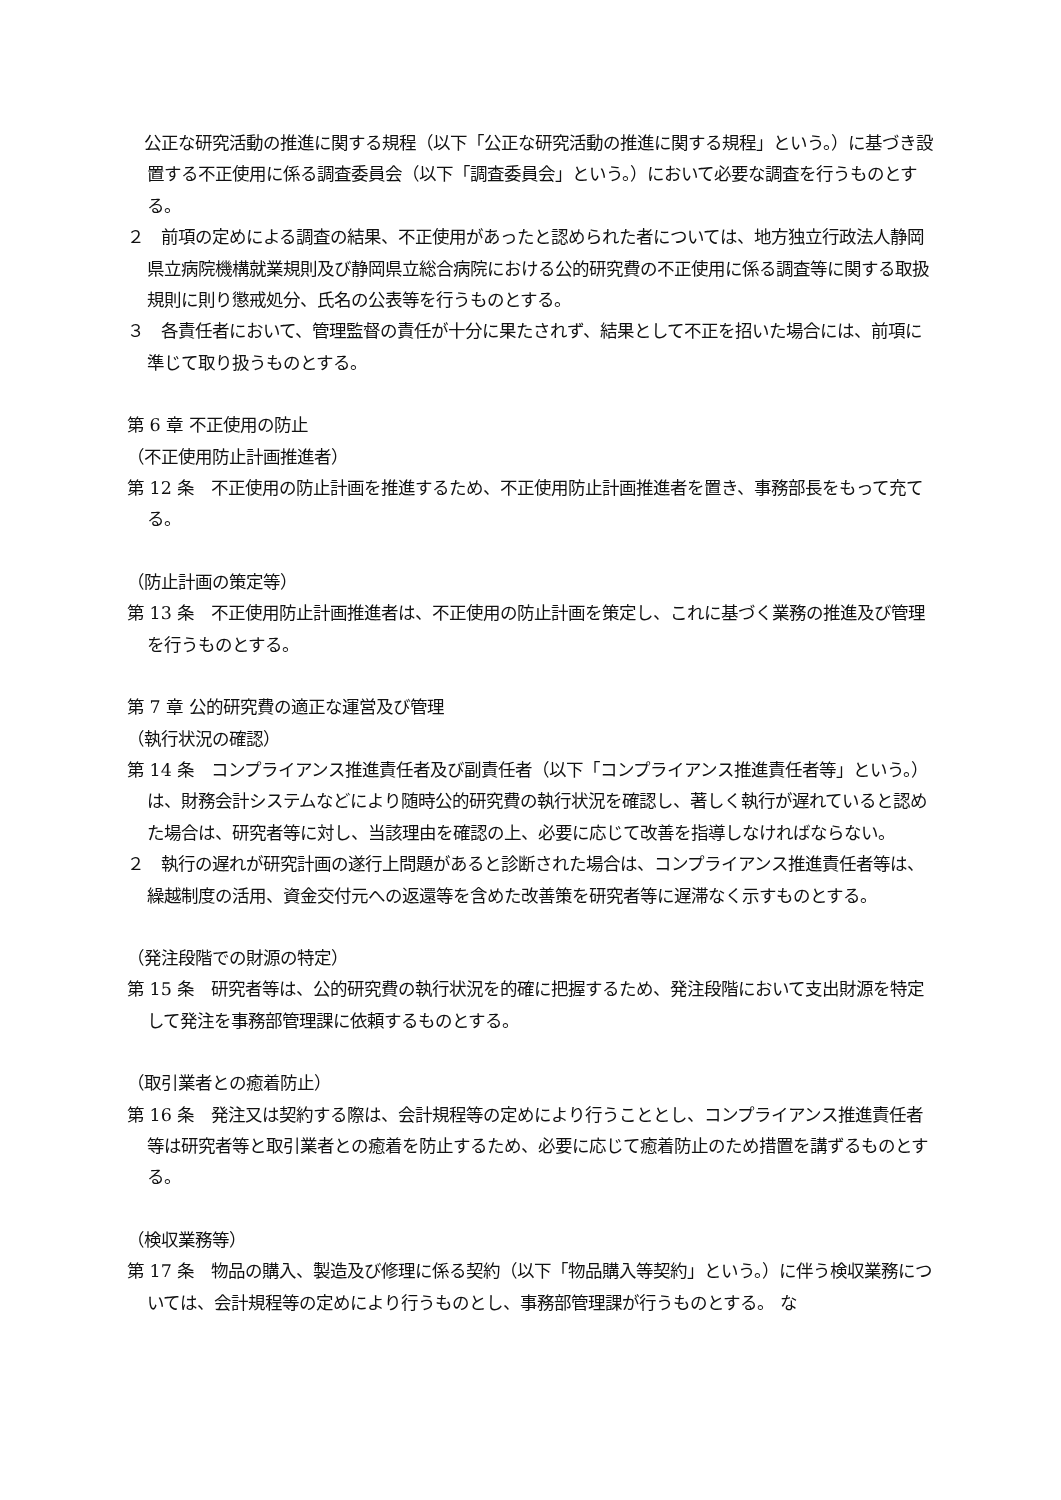公正な研究活動の推進に関する規程（以下「公正な研究活動の推進に関する規程」という。）に基づき設置する不正使用に係る調査委員会（以下「調査委員会」という。）において必要な調査を行うものとする。
２　前項の定めによる調査の結果、不正使用があったと認められた者については、地方独立行政法人静岡県立病院機構就業規則及び静岡県立総合病院における公的研究費の不正使用に係る調査等に関する取扱規則に則り懲戒処分、氏名の公表等を行うものとする。
３　各責任者において、管理監督の責任が十分に果たされず、結果として不正を招いた場合には、前項に準じて取り扱うものとする。
第 6 章 不正使用の防止
（不正使用防止計画推進者）
第 12 条　不正使用の防止計画を推進するため、不正使用防止計画推進者を置き、事務部長をもって充てる。
（防止計画の策定等）
第 13 条　不正使用防止計画推進者は、不正使用の防止計画を策定し、これに基づく業務の推進及び管理を行うものとする。
第 7 章 公的研究費の適正な運営及び管理
（執行状況の確認）
第 14 条　コンプライアンス推進責任者及び副責任者（以下「コンプライアンス推進責任者等」という。）は、財務会計システムなどにより随時公的研究費の執行状況を確認し、著しく執行が遅れていると認めた場合は、研究者等に対し、当該理由を確認の上、必要に応じて改善を指導しなければならない。
２　執行の遅れが研究計画の遂行上問題があると診断された場合は、コンプライアンス推進責任者等は、繰越制度の活用、資金交付元への返還等を含めた改善策を研究者等に遅滞なく示すものとする。
（発注段階での財源の特定）
第 15 条　研究者等は、公的研究費の執行状況を的確に把握するため、発注段階において支出財源を特定して発注を事務部管理課に依頼するものとする。
（取引業者との癒着防止）
第 16 条　発注又は契約する際は、会計規程等の定めにより行うこととし、コンプライアンス推進責任者等は研究者等と取引業者との癒着を防止するため、必要に応じて癒着防止のため措置を講ずるものとする。
（検収業務等）
第 17 条　物品の購入、製造及び修理に係る契約（以下「物品購入等契約」という。）に伴う検収業務については、会計規程等の定めにより行うものとし、事務部管理課が行うものとする。 な